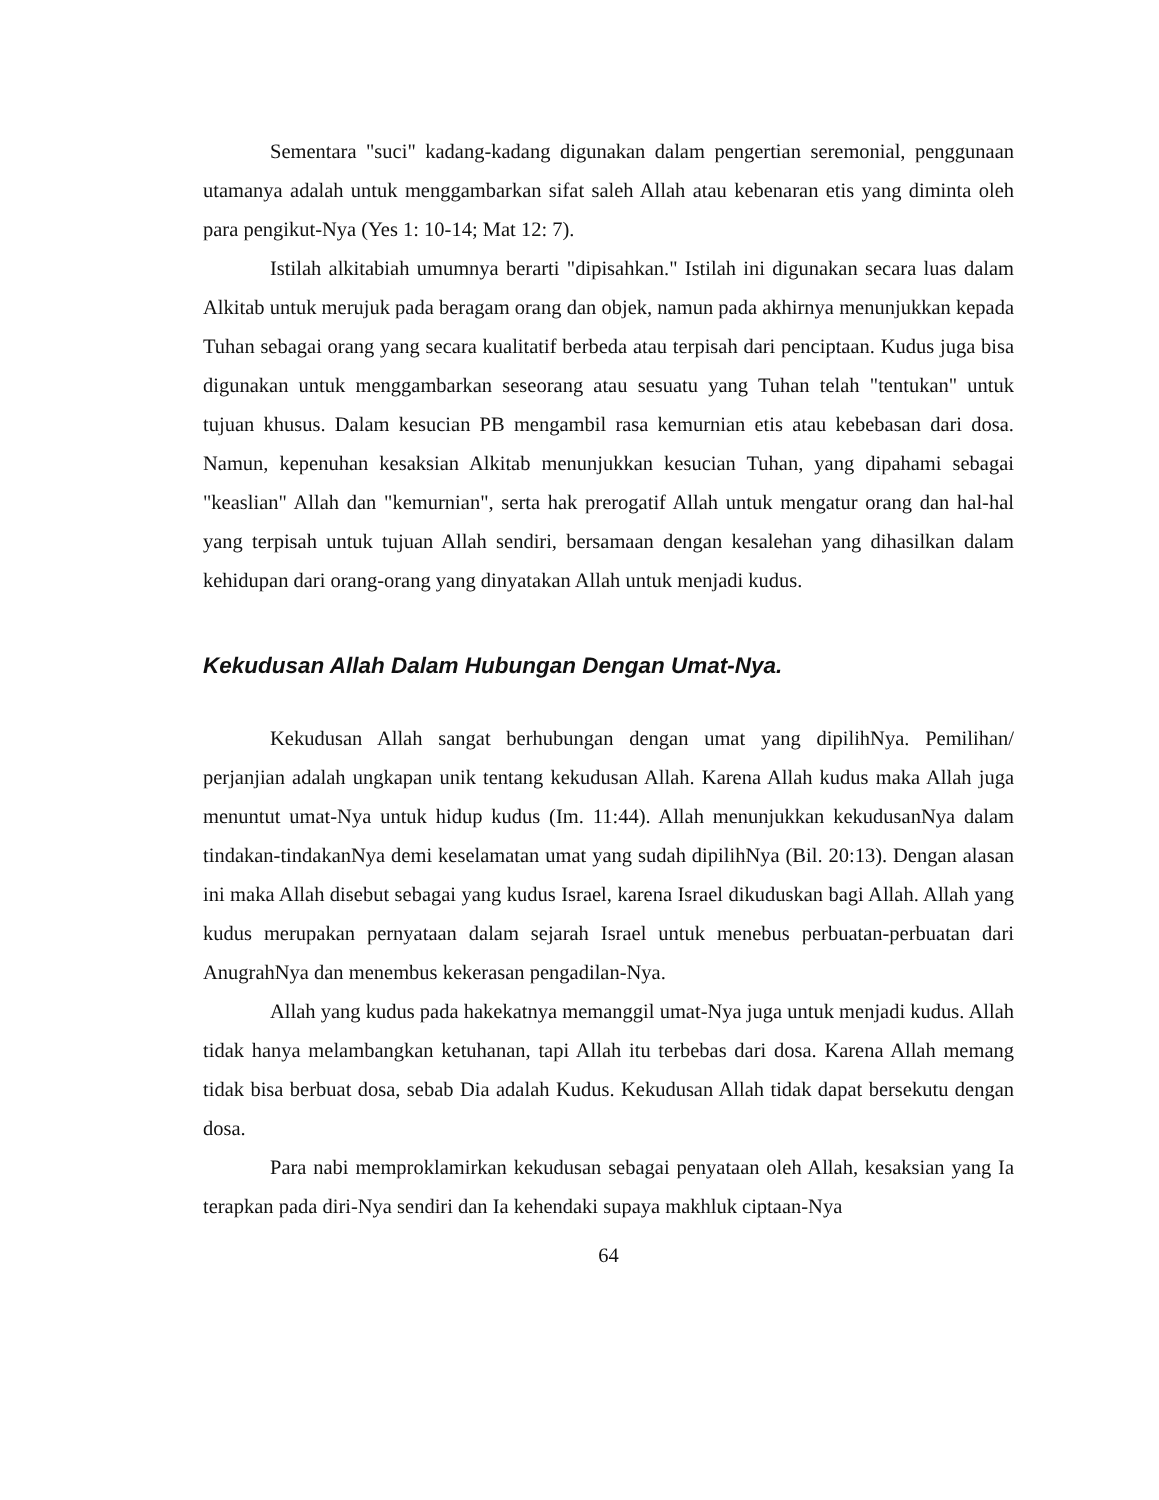Sementara "suci" kadang-kadang digunakan dalam pengertian seremonial, penggunaan utamanya adalah untuk menggambarkan sifat saleh Allah atau kebenaran etis yang diminta oleh para pengikut-Nya (Yes 1: 10-14; Mat 12: 7).
Istilah alkitabiah umumnya berarti "dipisahkan." Istilah ini digunakan secara luas dalam Alkitab untuk merujuk pada beragam orang dan objek, namun pada akhirnya menunjukkan kepada Tuhan sebagai orang yang secara kualitatif berbeda atau terpisah dari penciptaan. Kudus juga bisa digunakan untuk menggambarkan seseorang atau sesuatu yang Tuhan telah "tentukan" untuk tujuan khusus. Dalam kesucian PB mengambil rasa kemurnian etis atau kebebasan dari dosa. Namun, kepenuhan kesaksian Alkitab menunjukkan kesucian Tuhan, yang dipahami sebagai "keaslian" Allah dan "kemurnian", serta hak prerogatif Allah untuk mengatur orang dan hal-hal yang terpisah untuk tujuan Allah sendiri, bersamaan dengan kesalehan yang dihasilkan dalam kehidupan dari orang-orang yang dinyatakan Allah untuk menjadi kudus.
Kekudusan Allah Dalam Hubungan Dengan Umat-Nya.
Kekudusan Allah sangat berhubungan dengan umat yang dipilihNya. Pemilihan/ perjanjian adalah ungkapan unik tentang kekudusan Allah. Karena Allah kudus maka Allah juga menuntut umat-Nya untuk hidup kudus (Im. 11:44). Allah menunjukkan kekudusanNya dalam tindakan-tindakanNya demi keselamatan umat yang sudah dipilihNya (Bil. 20:13). Dengan alasan ini maka Allah disebut sebagai yang kudus Israel, karena Israel dikuduskan bagi Allah. Allah yang kudus merupakan pernyataan dalam sejarah Israel untuk menebus perbuatan-perbuatan dari AnugrahNya dan menembus kekerasan pengadilan-Nya.
Allah yang kudus pada hakekatnya memanggil umat-Nya juga untuk menjadi kudus. Allah tidak hanya melambangkan ketuhanan, tapi Allah itu terbebas dari dosa. Karena Allah memang tidak bisa berbuat dosa, sebab Dia adalah Kudus. Kekudusan Allah tidak dapat bersekutu dengan dosa.
Para nabi memproklamirkan kekudusan sebagai penyataan oleh Allah, kesaksian yang Ia terapkan pada diri-Nya sendiri dan Ia kehendaki supaya makhluk ciptaan-Nya
64